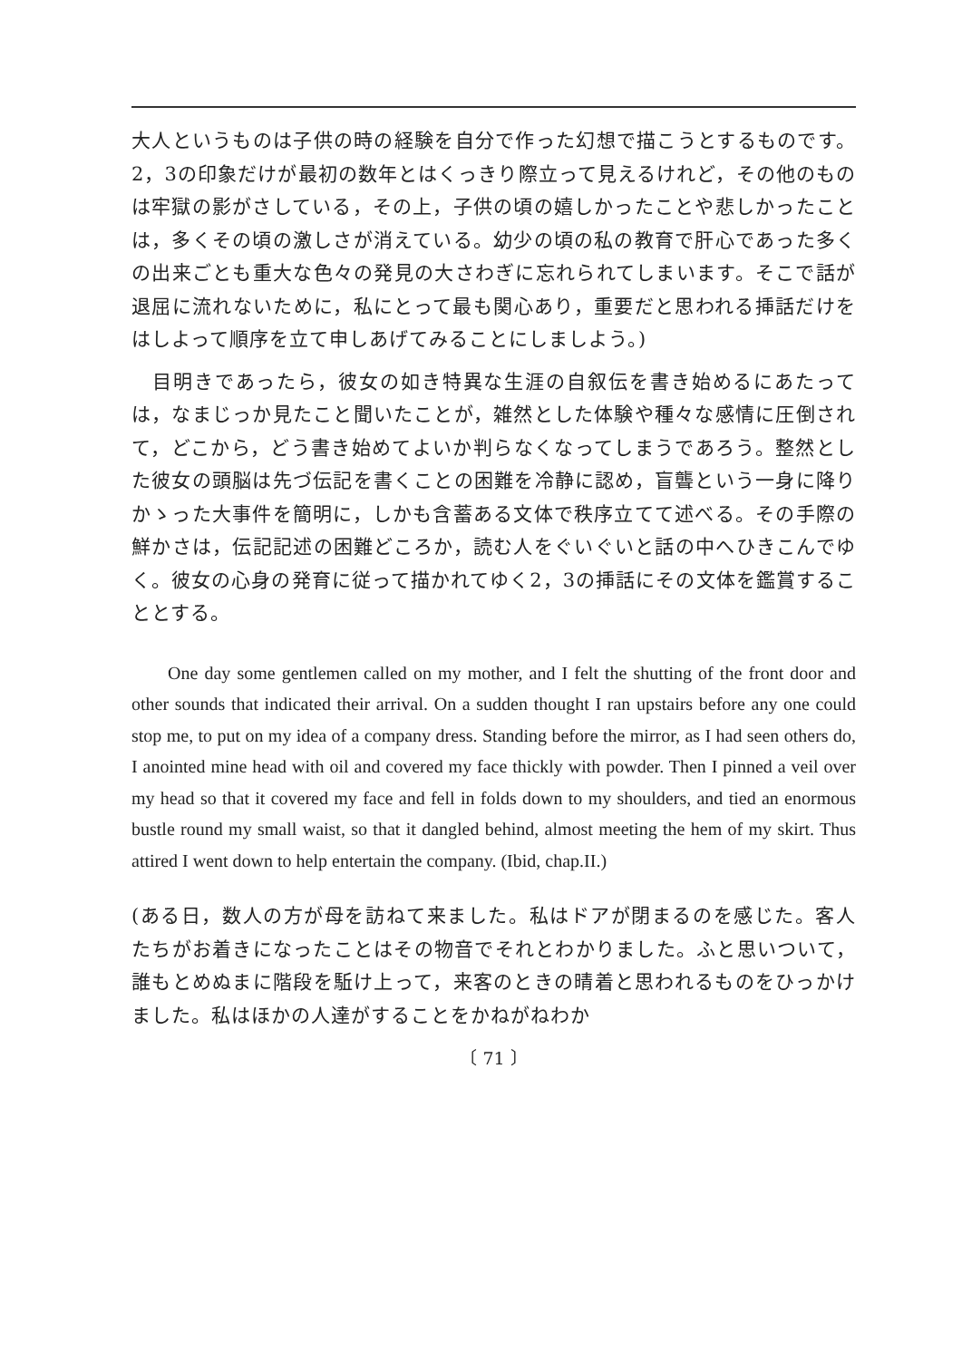大人というものは子供の時の経験を自分で作った幻想で描こうとするものです。2，3の印象だけが最初の数年とはくっきり際立って見えるけれど，その他のものは牢獄の影がさしている，その上，子供の頃の嬉しかったことや悲しかったことは，多くその頃の激しさが消えている。幼少の頃の私の教育で肝心であった多くの出来ごとも重大な色々の発見の大さわぎに忘れられてしまいます。そこで話が退屈に流れないために，私にとって最も関心あり，重要だと思われる挿話だけをはしよって順序を立て申しあげてみることにしましよう。)
　目明きであったら，彼女の如き特異な生涯の自叙伝を書き始めるにあたっては，なまじっか見たこと聞いたことが，雑然とした体験や種々な感情に圧倒されて，どこから，どう書き始めてよいか判らなくなってしまうであろう。整然とした彼女の頭脳は先づ伝記を書くことの困難を冷静に認め，盲聾という一身に降りかゝった大事件を簡明に，しかも含蓄ある文体で秩序立てて述べる。その手際の鮮かさは，伝記記述の困難どころか，読む人をぐいぐいと話の中へひきこんでゆく。彼女の心身の発育に従って描かれてゆく2，3の挿話にその文体を鑑賞することとする。
  One day some gentlemen called on my mother, and I felt the shutting of the front door and other sounds that indicated their arrival. On a sudden thought I ran upstairs before any one could stop me, to put on my idea of a company dress. Standing before the mirror, as I had seen others do, I anointed mine head with oil and covered my face thickly with powder. Then I pinned a veil over my head so that it covered my face and fell in folds down to my shoulders, and tied an enormous bustle round my small waist, so that it dangled behind, almost meeting the hem of my skirt. Thus attired I went down to help entertain the company. (Ibid, chap.II.)
(ある日，数人の方が母を訪ねて来ました。私はドアが閉まるのを感じた。客人たちがお着きになったことはその物音でそれとわかりました。ふと思いついて，誰もとめぬまに階段を駈け上って，来客のときの晴着と思われるものをひっかけました。私はほかの人達がすることをかねがねわか
〔 71 〕